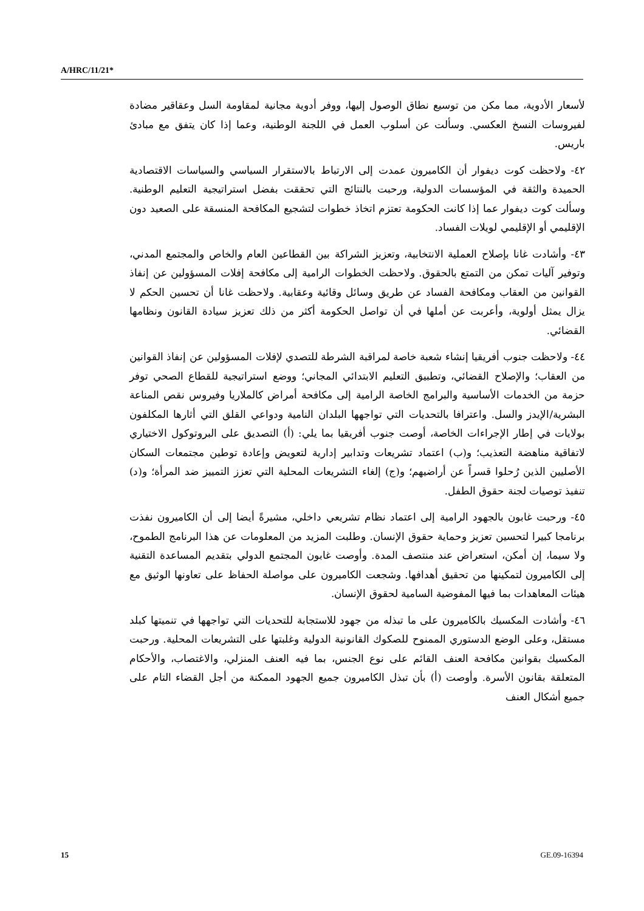A/HRC/11/21*
لأسعار الأدوية، مما مكن من توسيع نطاق الوصول إليها، ووفر أدوية مجانية لمقاومة السل وعقاقير مضادة لفيروسات النسخ العكسي. وسألت عن أسلوب العمل في اللجنة الوطنية، وعما إذا كان يتفق مع مبادئ باريس.
٤٢- ولاحظت كوت ديفوار أن الكاميرون عمدت إلى الارتباط بالاستقرار السياسي والسياسات الاقتصادية الحميدة والثقة في المؤسسات الدولية، ورحبت بالنتائج التي تحققت بفضل استراتيجية التعليم الوطنية. وسألت كوت ديفوار عما إذا كانت الحكومة تعتزم اتخاذ خطوات لتشجيع المكافحة المنسقة على الصعيد دون الإقليمي أو الإقليمي لويلات الفساد.
٤٣- وأشادت غانا بإصلاح العملية الانتخابية، وتعزيز الشراكة بين القطاعين العام والخاص والمجتمع المدني، وتوفير آليات تمكن من التمتع بالحقوق. ولاحظت الخطوات الرامية إلى مكافحة إفلات المسؤولين عن إنفاذ القوانين من العقاب ومكافحة الفساد عن طريق وسائل وقائية وعقابية. ولاحظت غانا أن تحسين الحكم لا يزال يمثل أولوية، وأعربت عن أملها في أن تواصل الحكومة أكثر من ذلك تعزيز سيادة القانون ونظامها القضائي.
٤٤- ولاحظت جنوب أفريقيا إنشاء شعبة خاصة لمراقبة الشرطة للتصدي لإفلات المسؤولين عن إنفاذ القوانين من العقاب؛ والإصلاح القضائي، وتطبيق التعليم الابتدائي المجاني؛ ووضع استراتيجية للقطاع الصحي توفر حزمة من الخدمات الأساسية والبرامج الخاصة الرامية إلى مكافحة أمراض كالملاريا وفيروس نقص المناعة البشرية/الإيدز والسل. واعترافا بالتحديات التي تواجهها البلدان النامية ودواعي القلق التي أثارها المكلفون بولايات في إطار الإجراءات الخاصة، أوصت جنوب أفريقيا بما يلي: (أ) التصديق على البروتوكول الاختياري لاتفاقية مناهضة التعذيب؛ و(ب) اعتماد تشريعات وتدابير إدارية لتعويض وإعادة توطين مجتمعات السكان الأصليين الذين رُحلوا قسراً عن أراضيهم؛ و(ج) إلغاء التشريعات المحلية التي تعزز التمييز ضد المرأة؛ و(د) تنفيذ توصيات لجنة حقوق الطفل.
٤٥- ورحبت غابون بالجهود الرامية إلى اعتماد نظام تشريعي داخلي، مشيرةً أيضا إلى أن الكاميرون نفذت برنامجا كبيرا لتحسين تعزيز وحماية حقوق الإنسان. وطلبت المزيد من المعلومات عن هذا البرنامج الطموح، ولا سيما، إن أمكن، استعراض عند منتصف المدة. وأوصت غابون المجتمع الدولي بتقديم المساعدة التقنية إلى الكاميرون لتمكينها من تحقيق أهدافها. وشجعت الكاميرون على مواصلة الحفاظ على تعاونها الوثيق مع هيئات المعاهدات بما فيها المفوضية السامية لحقوق الإنسان.
٤٦- وأشادت المكسيك بالكاميرون على ما تبذله من جهود للاستجابة للتحديات التي تواجهها في تنميتها كبلد مستقل، وعلى الوضع الدستوري الممنوح للصكوك القانونية الدولية وغلبتها على التشريعات المحلية. ورحبت المكسيك بقوانين مكافحة العنف القائم على نوع الجنس، بما فيه العنف المنزلي، والاغتصاب، والأحكام المتعلقة بقانون الأسرة. وأوصت (أ) بأن تبذل الكاميرون جميع الجهود الممكنة من أجل القضاء التام على جميع أشكال العنف
15 GE.09-16394